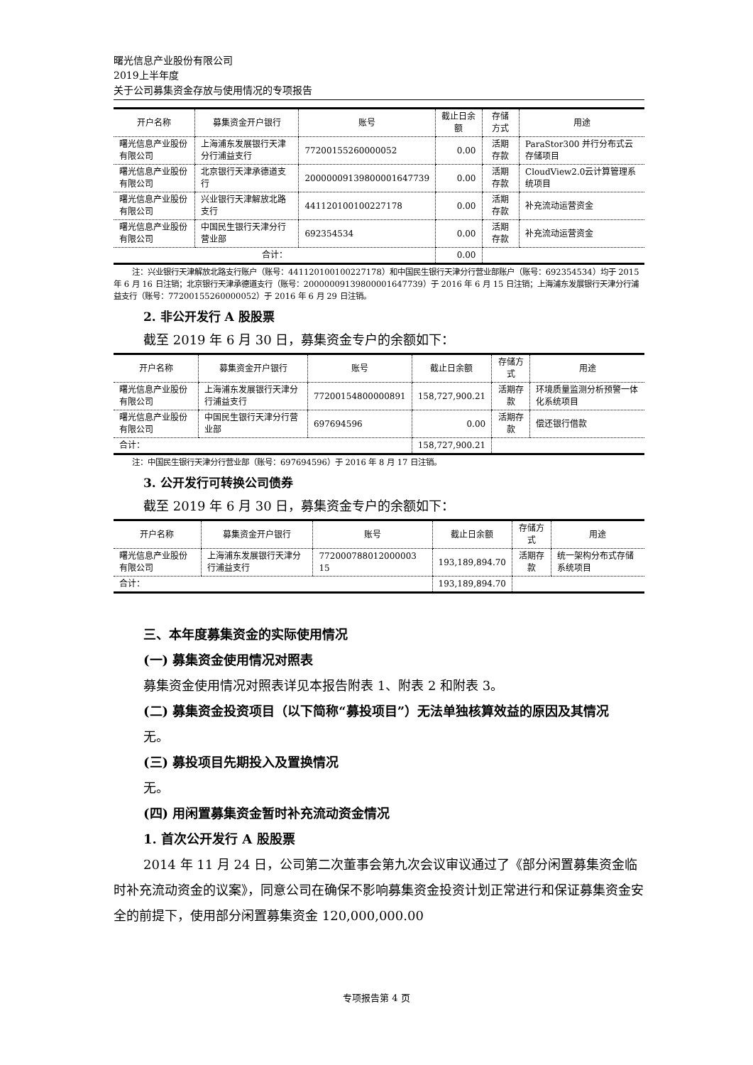曙光信息产业股份有限公司
2019上半年度
关于公司募集资金存放与使用情况的专项报告
| 开户名称 | 募集资金开户银行 | 账号 | 截止日余额 | 存储方式 | 用途 |
| --- | --- | --- | --- | --- | --- |
| 曙光信息产业股份有限公司 | 上海浦东发展银行天津分行浦益支行 | 77200155260000052 | 0.00 | 活期存款 | ParaStor300 并行分布式云存储项目 |
| 曙光信息产业股份有限公司 | 北京银行天津承德道支行 | 20000009139800001647739 | 0.00 | 活期存款 | CloudView2.0云计算管理系统项目 |
| 曙光信息产业股份有限公司 | 兴业银行天津解放北路支行 | 441120100100227178 | 0.00 | 活期存款 | 补充流动运营资金 |
| 曙光信息产业股份有限公司 | 中国民生银行天津分行营业部 | 692354534 | 0.00 | 活期存款 | 补充流动运营资金 |
| 合计： | | | 0.00 | | |
注：兴业银行天津解放北路支行账户（账号：441120100100227178）和中国民生银行天津分行营业部账户（账号：692354534）均于 2015 年 6 月 16 日注销；北京银行天津承德道支行（账号：20000009139800001647739）于 2016 年 6 月 15 日注销；上海浦东发展银行天津分行浦益支行（账号：77200155260000052）于 2016 年 6 月 29 日注销。
2. 非公开发行 A 股股票
截至 2019 年 6 月 30 日，募集资金专户的余额如下：
| 开户名称 | 募集资金开户银行 | 账号 | 截止日余额 | 存储方式 | 用途 |
| --- | --- | --- | --- | --- | --- |
| 曙光信息产业股份有限公司 | 上海浦东发展银行天津分行浦益支行 | 77200154800000891 | 158,727,900.21 | 活期存款 | 环境质量监测分析预警一体化系统项目 |
| 曙光信息产业股份有限公司 | 中国民生银行天津分行营业部 | 697694596 | 0.00 | 活期存款 | 偿还银行借款 |
| 合计： | | | 158,727,900.21 | | |
注：中国民生银行天津分行营业部（账号：697694596）于 2016 年 8 月 17 日注销。
3. 公开发行可转换公司债券
截至 2019 年 6 月 30 日，募集资金专户的余额如下：
| 开户名称 | 募集资金开户银行 | 账号 | 截止日余额 | 存储方式 | 用途 |
| --- | --- | --- | --- | --- | --- |
| 曙光信息产业股份有限公司 | 上海浦东发展银行天津分行浦益支行 | 772000788012000003 15 | 193,189,894.70 | 活期存款 | 统一架构分布式存储系统项目 |
| 合计： | | | 193,189,894.70 | | |
三、本年度募集资金的实际使用情况
(一) 募集资金使用情况对照表
募集资金使用情况对照表详见本报告附表 1、附表 2 和附表 3。
(二) 募集资金投资项目（以下简称“募投项目”）无法单独核算效益的原因及其情况
无。
(三) 募投项目先期投入及置换情况
无。
(四) 用闲置募集资金暂时补充流动资金情况
1. 首次公开发行 A 股股票
2014 年 11 月 24 日，公司第二次董事会第九次会议审议通过了《部分闲置募集资金临时补充流动资金的议案》，同意公司在确保不影响募集资金投资计划正常进行和保证募集资金安全的前提下，使用部分闲置募集资金 120,000,000.00
专项报告第 4 页